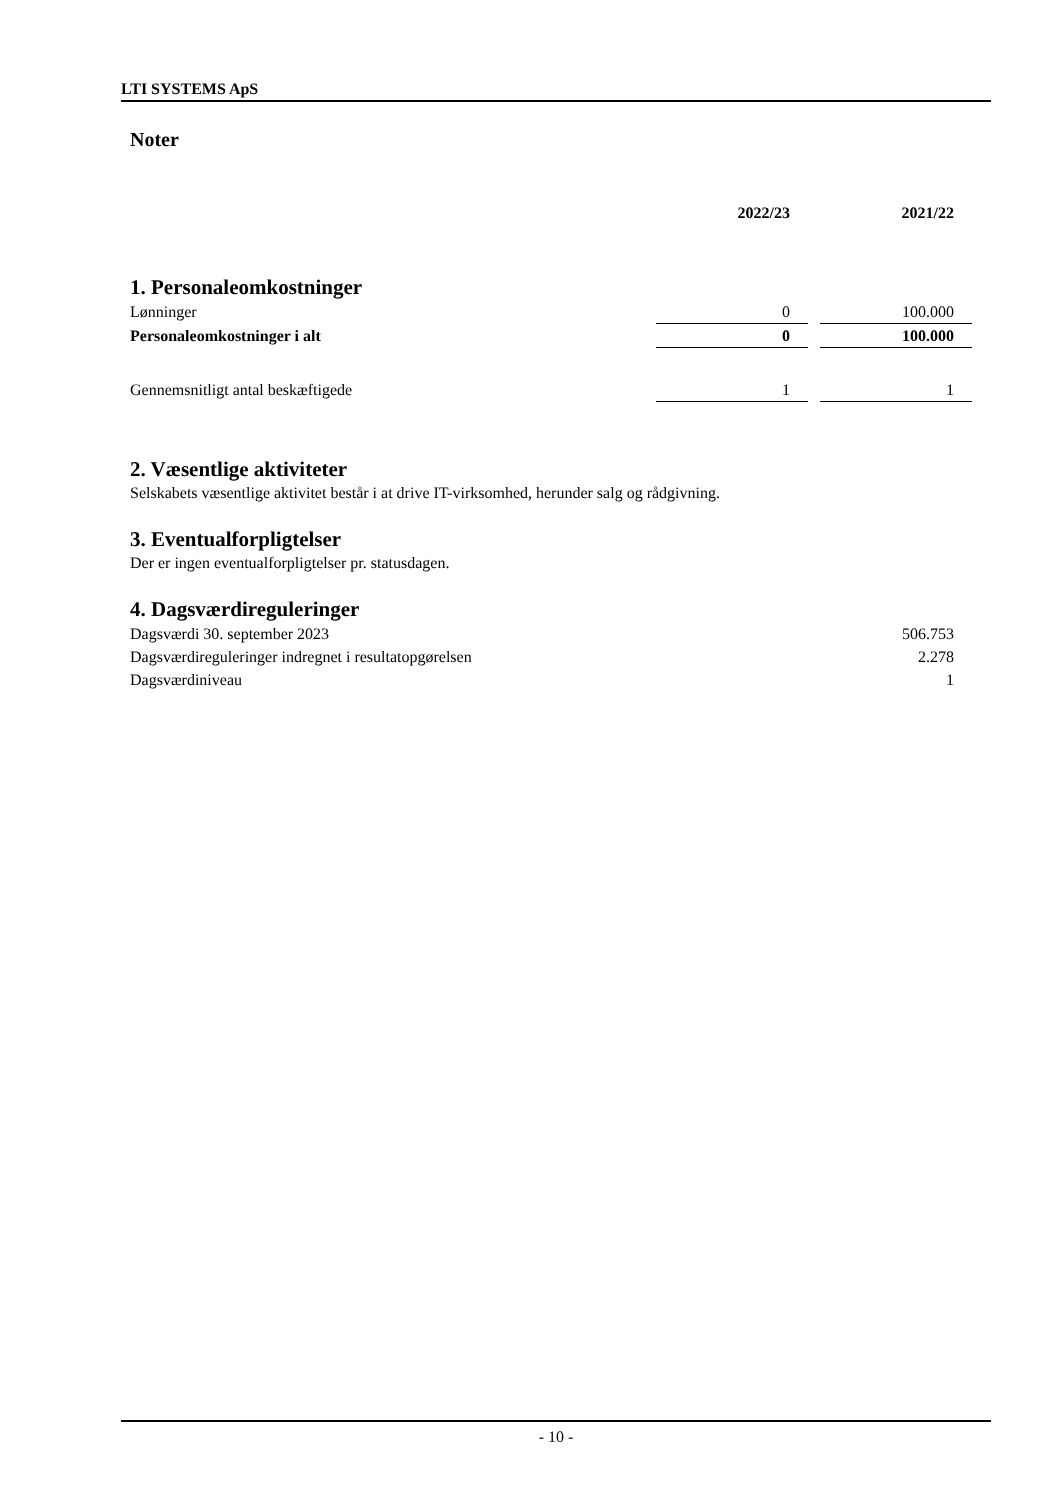LTI SYSTEMS ApS
Noter
| | 2022/23 | | 2021/22 |
| --- | --- | --- | --- |
1. Personaleomkostninger
| Lønninger | 0 | | 100.000 |
| Personaleomkostninger i alt | 0 | | 100.000 |
| Gennemsnitligt antal beskæftigede | 1 | | 1 |
2. Væsentlige aktiviteter
Selskabets væsentlige aktivitet består i at drive IT-virksomhed, herunder salg og rådgivning.
3. Eventualforpligtelser
Der er ingen eventualforpligtelser pr. statusdagen.
4. Dagsværdireguleringer
| Dagsværdi 30. september 2023 | 506.753 |
| Dagsværdireguleringer indregnet i resultatopgørelsen | 2.278 |
| Dagsværdiniveau | 1 |
- 10 -